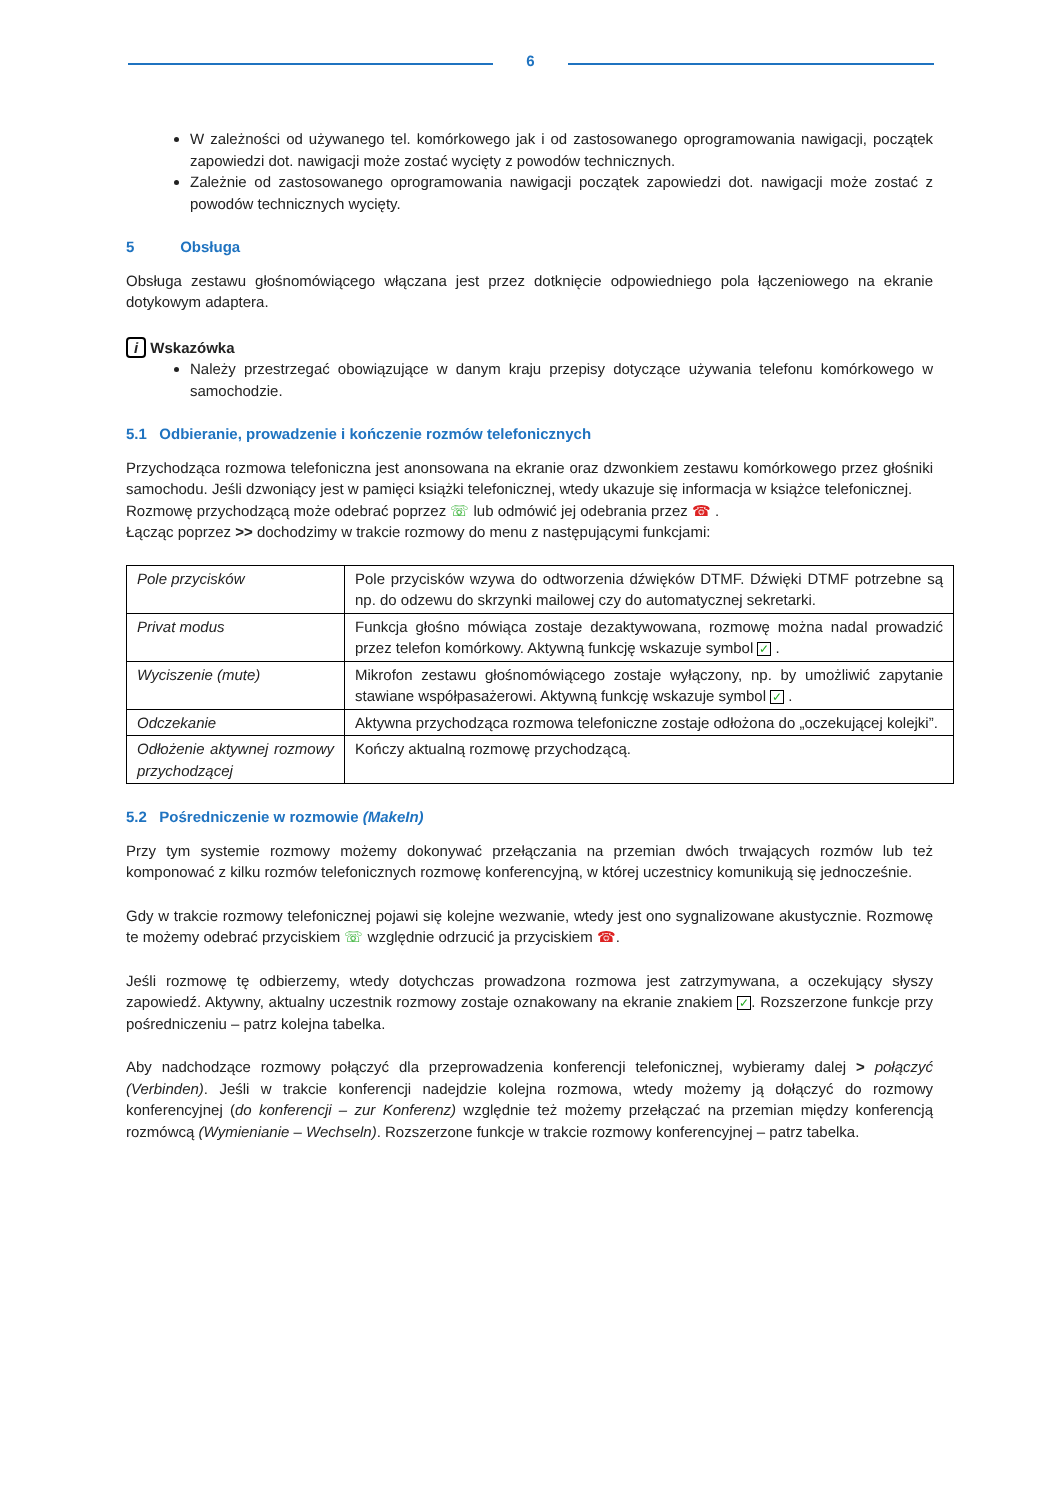6
W zależności od używanego tel. komórkowego jak i od zastosowanego oprogramowania nawigacji, początek zapowiedzi dot. nawigacji może zostać wycięty z powodów technicznych.
Zależnie od zastosowanego oprogramowania nawigacji początek zapowiedzi dot. nawigacji może zostać z powodów technicznych wycięty.
5 Obsługa
Obsługa zestawu głośnomówiącego włączana jest przez dotknięcie odpowiedniego pola łączeniowego na ekranie dotykowym adaptera.
i Wskazówka
Należy przestrzegać obowiązujące w danym kraju przepisy dotyczące używania telefonu komórkowego w samochodzie.
5.1 Odbieranie, prowadzenie i kończenie rozmów telefonicznych
Przychodząca rozmowa telefoniczna jest anonsowana na ekranie oraz dzwonkiem zestawu komórkowego przez głośniki samochodu. Jeśli dzwoniący jest w pamięci książki telefonicznej, wtedy ukazuje się informacja w książce telefonicznej.
Rozmowę przychodzącą może odebrać poprzez ☏ lub odmówić jej odebrania przez ☎ .
Łącząc poprzez >> dochodzimy w trakcie rozmowy do menu z następującymi funkcjami:
| Pole przycisków | Pole przycisków wzywa do odtworzenia dźwięków DTMF. Dźwięki DTMF potrzebne są np. do odzewu do skrzynki mailowej czy do automatycznej sekretarki. |
| Privat modus | Funkcja głośno mówiąca zostaje dezaktywowana, rozmowę można nadal prowadzić przez telefon komórkowy. Aktywną funkcję wskazuje symbol ✓ . |
| Wyciszenie (mute) | Mikrofon zestawu głośnomówiącego zostaje wyłączony, np. by umożliwić zapytanie stawiane współpasażerowi. Aktywną funkcję wskazuje symbol ✓ . |
| Odczekanie | Aktywna przychodząca rozmowa telefoniczne zostaje odłożona do „oczekującej kolejki”. |
| Odłożenie aktywnej rozmowy przychodzącej | Kończy aktualną rozmowę przychodzącą. |
5.2 Pośredniczenie w rozmowie (MakeIn)
Przy tym systemie rozmowy możemy dokonywać przełączania na przemian dwóch trwających rozmów lub też komponować z kilku rozmów telefonicznych rozmowę konferencyjną, w której uczestnicy komunikują się jednocześnie.
Gdy w trakcie rozmowy telefonicznej pojawi się kolejne wezwanie, wtedy jest ono sygnalizowane akustycznie. Rozmowę te możemy odebrać przyciskiem ☏ względnie odrzucić ja przyciskiem ☎.
Jeśli rozmowę tę odbierzemy, wtedy dotychczas prowadzona rozmowa jest zatrzymywana, a oczekujący słyszy zapowiedź. Aktywny, aktualny uczestnik rozmowy zostaje oznakowany na ekranie znakiem ✓. Rozszerzone funkcje przy pośredniczeniu – patrz kolejna tabelka.
Aby nadchodzące rozmowy połączyć dla przeprowadzenia konferencji telefonicznej, wybieramy dalej > połączyć (Verbinden). Jeśli w trakcie konferencji nadejdzie kolejna rozmowa, wtedy możemy ją dołączyć do rozmowy konferencyjnej (do konferencji – zur Konferenz) względnie też możemy przełączać na przemian między konferencją rozmówcą (Wymienianie – Wechseln). Rozszerzone funkcje w trakcie rozmowy konferencyjnej – patrz tabelka.